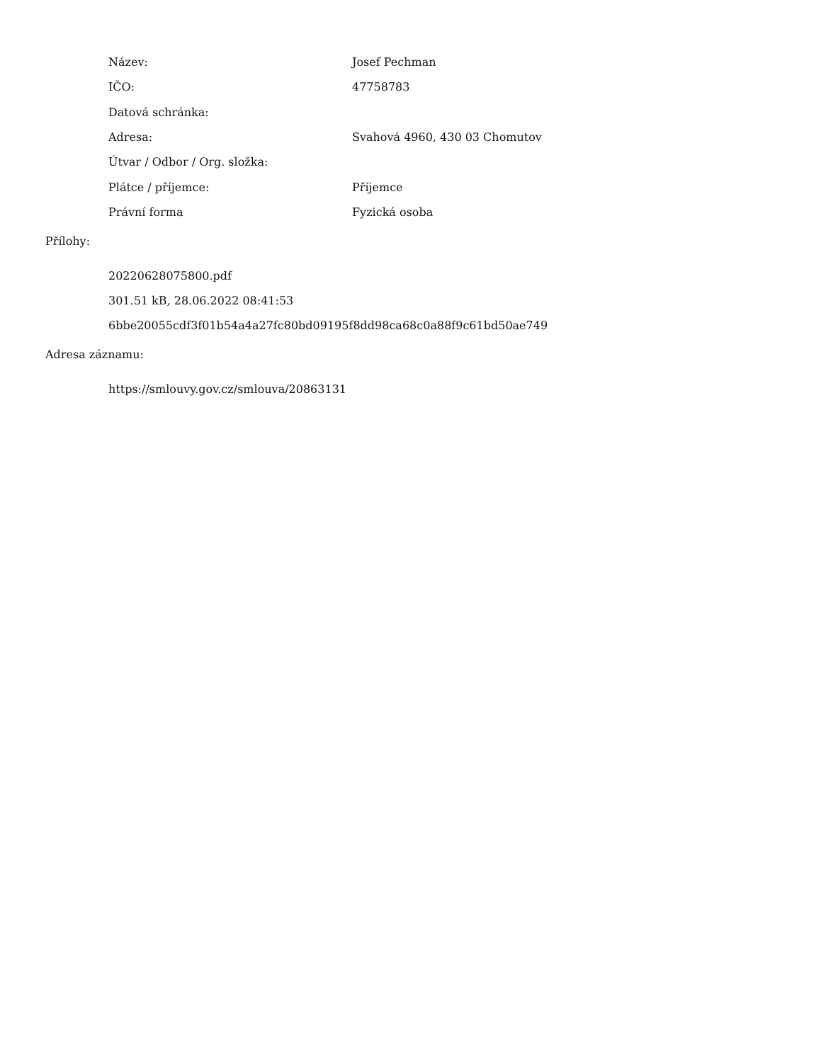| Název: | Josef Pechman |
| IČO: | 47758783 |
| Datová schránka: | |
| Adresa: | Svahová 4960, 430 03 Chomutov |
| Útvar / Odbor / Org. složka: | |
| Plátce / příjemce: | Příjemce |
| Právní forma | Fyzická osoba |
Přílohy:
20220628075800.pdf
301.51 kB, 28.06.2022 08:41:53
6bbe20055cdf3f01b54a4a27fc80bd09195f8dd98ca68c0a88f9c61bd50ae749
Adresa záznamu:
https://smlouvy.gov.cz/smlouva/20863131